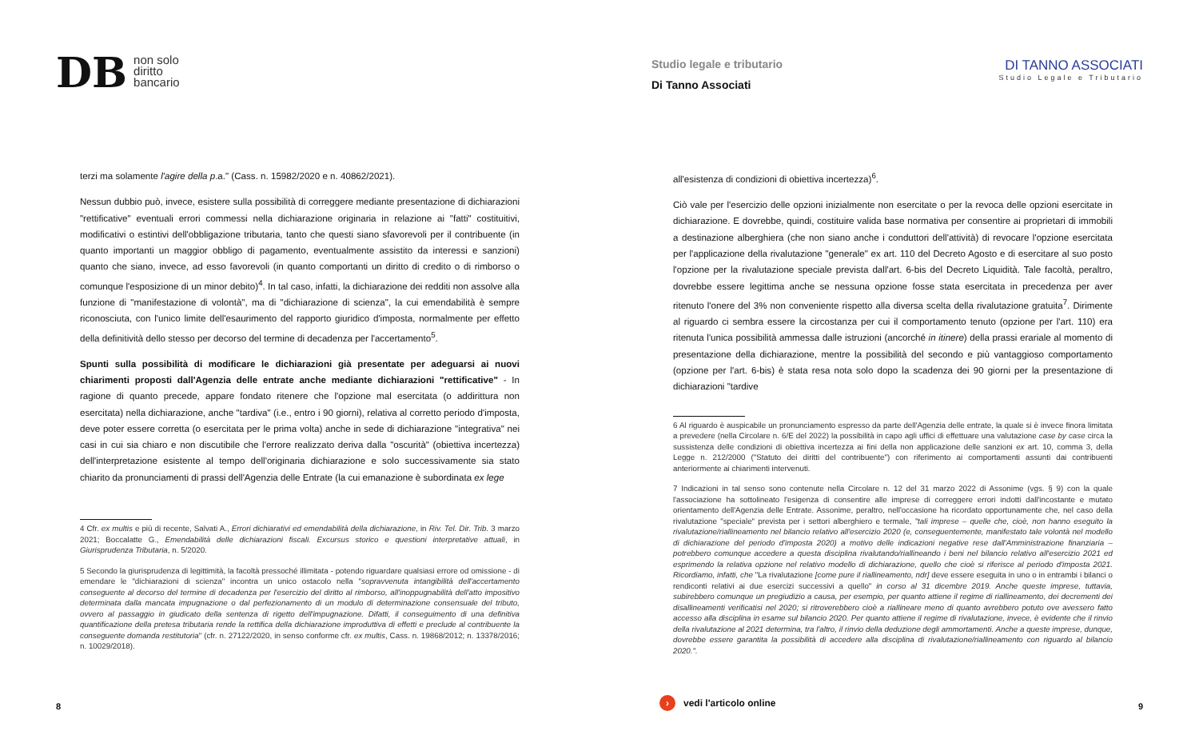DB
non solo
diritto
bancario
terzi ma solamente l'agire della p.a." (Cass. n. 15982/2020 e n. 40862/2021).
Nessun dubbio può, invece, esistere sulla possibilità di correggere mediante presentazione di dichiarazioni "rettificative" eventuali errori commessi nella dichiarazione originaria in relazione ai "fatti" costituitivi, modificativi o estintivi dell'obbligazione tributaria, tanto che questi siano sfavorevoli per il contribuente (in quanto importanti un maggior obbligo di pagamento, eventualmente assistito da interessi e sanzioni) quanto che siano, invece, ad esso favorevoli (in quanto comportanti un diritto di credito o di rimborso o comunque l'esposizione di un minor debito)<sup>4</sup>. In tal caso, infatti, la dichiarazione dei redditi non assolve alla funzione di "manifestazione di volontà", ma di "dichiarazione di scienza", la cui emendabilità è sempre riconosciuta, con l'unico limite dell'esaurimento del rapporto giuridico d'imposta, normalmente per effetto della definitività dello stesso per decorso del termine di decadenza per l'accertamento<sup>5</sup>.
Spunti sulla possibilità di modificare le dichiarazioni già presentate per adeguarsi ai nuovi chiarimenti proposti dall'Agenzia delle entrate anche mediante dichiarazioni "rettificative" - In ragione di quanto precede, appare fondato ritenere che l'opzione mal esercitata (o addirittura non esercitata) nella dichiarazione, anche "tardiva" (i.e., entro i 90 giorni), relativa al corretto periodo d'imposta, deve poter essere corretta (o esercitata per le prima volta) anche in sede di dichiarazione "integrativa" nei casi in cui sia chiaro e non discutibile che l'errore realizzato deriva dalla "oscurità" (obiettiva incertezza) dell'interpretazione esistente al tempo dell'originaria dichiarazione e solo successivamente sia stato chiarito da pronunciamenti di prassi dell'Agenzia delle Entrate (la cui emanazione è subordinata ex lege
4 Cfr. ex multis e più di recente, Salvati A., Errori dichiarativi ed emendabilità della dichiarazione, in Riv. Tel. Dir. Trib. 3 marzo 2021; Boccalatte G., Emendabilità delle dichiarazioni fiscali. Excursus storico e questioni interpretative attuali, in Giurisprudenza Tributaria, n. 5/2020.
5 Secondo la giurisprudenza di legittimità, la facoltà pressoché illimitata - potendo riguardare qualsiasi errore od omissione - di emendare le "dichiarazioni di scienza" incontra un unico ostacolo nella "sopravvenuta intangibilità dell'accertamento conseguente al decorso del termine di decadenza per l'esercizio del diritto al rimborso, all'inoppugnabilità dell'atto impositivo determinata dalla mancata impugnazione o dal perfezionamento di un modulo di determinazione consensuale del tributo, ovvero al passaggio in giudicato della sentenza di rigetto dell'impugnazione. Difatti, il conseguimento di una definitiva quantificazione della pretesa tributaria rende la rettifica della dichiarazione improduttiva di effetti e preclude al contribuente la conseguente domanda restitutoria" (cfr. n. 27122/2020, in senso conforme cfr. ex multis, Cass. n. 19868/2012; n. 13378/2016; n. 10029/2018).
8
Studio legale e tributario
Di Tanno Associati
DI TANNO ASSOCIATI
Studio Legale e Tributario
all'esistenza di condizioni di obiettiva incertezza)<sup>6</sup>.
Ciò vale per l'esercizio delle opzioni inizialmente non esercitate o per la revoca delle opzioni esercitate in dichiarazione. E dovrebbe, quindi, costituire valida base normativa per consentire ai proprietari di immobili a destinazione alberghiera (che non siano anche i conduttori dell'attività) di revocare l'opzione esercitata per l'applicazione della rivalutazione "generale" ex art. 110 del Decreto Agosto e di esercitare al suo posto l'opzione per la rivalutazione speciale prevista dall'art. 6-bis del Decreto Liquidità. Tale facoltà, peraltro, dovrebbe essere legittima anche se nessuna opzione fosse stata esercitata in precedenza per aver ritenuto l'onere del 3% non conveniente rispetto alla diversa scelta della rivalutazione gratuita<sup>7</sup>. Dirimente al riguardo ci sembra essere la circostanza per cui il comportamento tenuto (opzione per l'art. 110) era ritenuta l'unica possibilità ammessa dalle istruzioni (ancorché in itinere) della prassi erariale al momento di presentazione della dichiarazione, mentre la possibilità del secondo e più vantaggioso comportamento (opzione per l'art. 6-bis) è stata resa nota solo dopo la scadenza dei 90 giorni per la presentazione di dichiarazioni "tardive
6 Al riguardo è auspicabile un pronunciamento espresso da parte dell'Agenzia delle entrate, la quale si è invece finora limitata a prevedere (nella Circolare n. 6/E del 2022) la possibilità in capo agli uffici di effettuare una valutazione case by case circa la sussistenza delle condizioni di obiettiva incertezza ai fini della non applicazione delle sanzioni ex art. 10, comma 3, della Legge n. 212/2000 ("Statuto dei diritti del contribuente") con riferimento ai comportamenti assunti dai contribuenti anteriormente ai chiarimenti intervenuti.
7 Indicazioni in tal senso sono contenute nella Circolare n. 12 del 31 marzo 2022 di Assonime (vgs. § 9) con la quale l'associazione ha sottolineato l'esigenza di consentire alle imprese di correggere errori indotti dall'incostante e mutato orientamento dell'Agenzia delle Entrate. Assonime, peraltro, nell'occasione ha ricordato opportunamente che, nel caso della rivalutazione "speciale" prevista per i settori alberghiero e termale, "tali imprese – quelle che, cioè, non hanno eseguito la rivalutazione/riallineamento nel bilancio relativo all'esercizio 2020 (e, conseguentemente, manifestato tale volontà nel modello di dichiarazione del periodo d'imposta 2020) a motivo delle indicazioni negative rese dall'Amministrazione finanziaria – potrebbero comunque accedere a questa disciplina rivalutando/riallineando i beni nel bilancio relativo all'esercizio 2021 ed esprimendo la relativa opzione nel relativo modello di dichiarazione, quello che cioè si riferisce al periodo d'imposta 2021. Ricordiamo, infatti, che "La rivalutazione [come pure il riallineamento, ndr] deve essere eseguita in uno o in entrambi i bilanci o rendiconti relativi ai due esercizi successivi a quello" in corso al 31 dicembre 2019. Anche queste imprese, tuttavia, subirebbero comunque un pregiudizio a causa, per esempio, per quanto attiene il regime di riallineamento, dei decrementi dei disallineamenti verificatisi nel 2020; si ritroverebbero cioè a riallineare meno di quanto avrebbero potuto ove avessero fatto accesso alla disciplina in esame sul bilancio 2020. Per quanto attiene il regime di rivalutazione, invece, è evidente che il rinvio della rivalutazione al 2021 determina, tra l'altro, il rinvio della deduzione degli ammortamenti. Anche a queste imprese, dunque, dovrebbe essere garantita la possibilità di accedere alla disciplina di rivalutazione/riallineamento con riguardo al bilancio 2020.".
› vedi l'articolo online 9